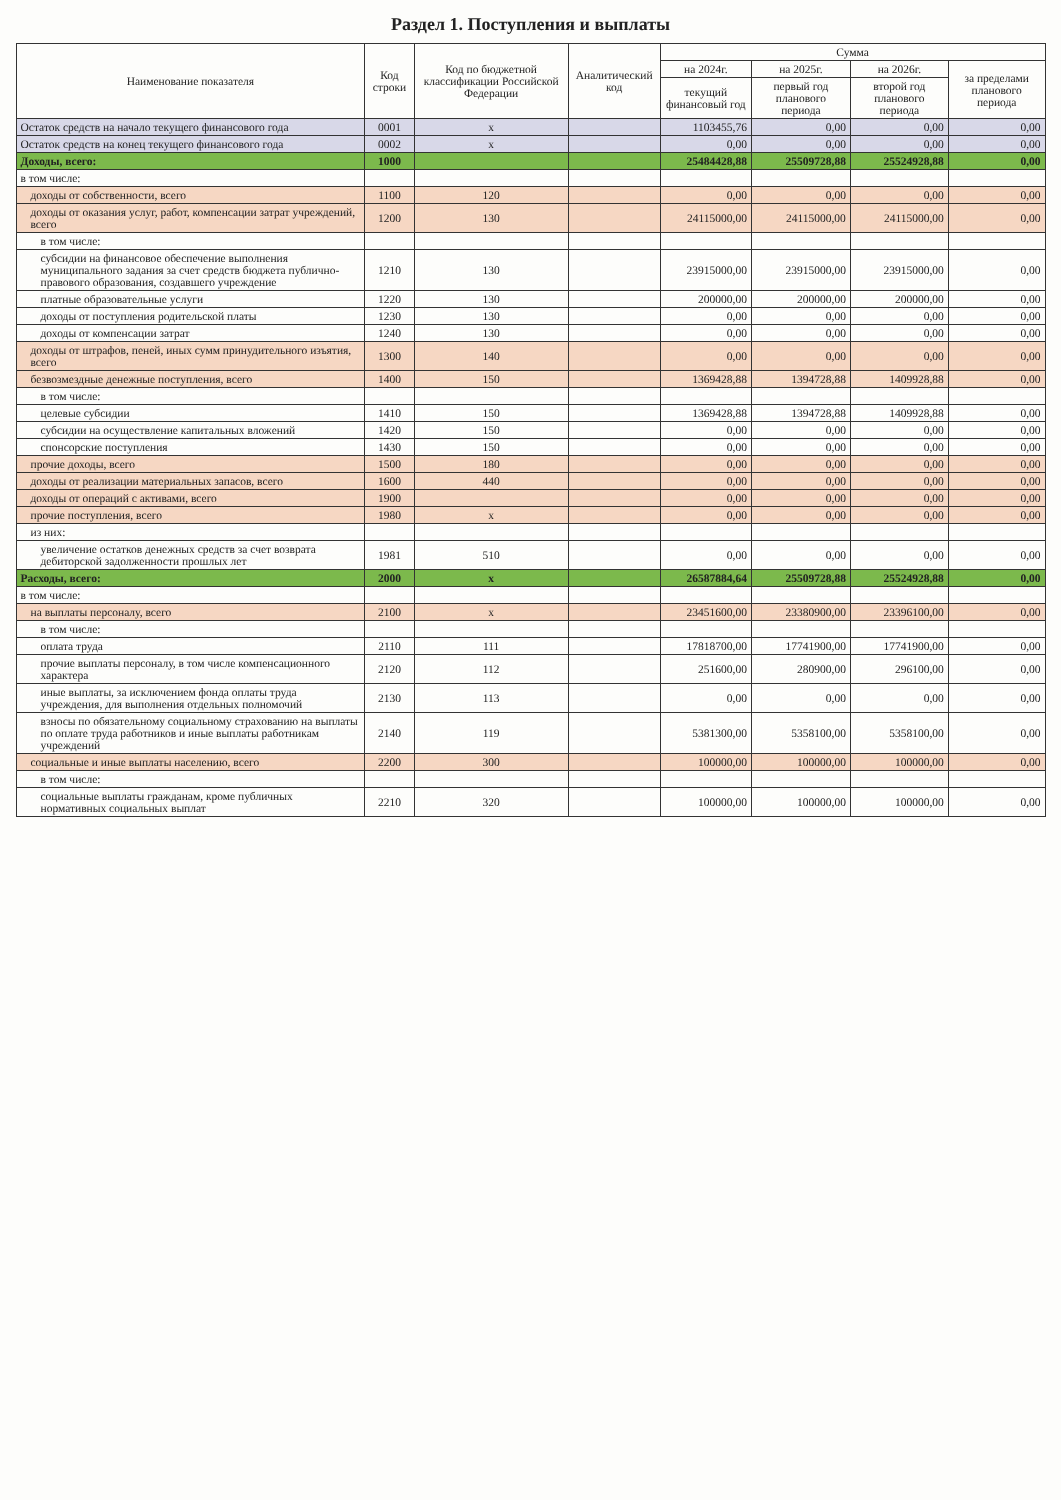Раздел 1. Поступления и выплаты
| Наименование показателя | Код строки | Код по бюджетной классификации Российской Федерации | Аналитический код | Сумма | | | |
| --- | --- | --- | --- | --- | --- | --- | --- |
| | | | | на 2024г. | на 2025г. | на 2026г. | за пределами планового периода |
| | | | | текущий финансовый год | первый год планового периода | второй год планового периода | |
| Остаток средств на начало текущего финансового года | 0001 | x | | 1103455,76 | 0,00 | 0,00 | 0,00 |
| Остаток средств на конец текущего финансового года | 0002 | x | | 0,00 | 0,00 | 0,00 | 0,00 |
| Доходы, всего: | 1000 | | | 25484428,88 | 25509728,88 | 25524928,88 | 0,00 |
| в том числе: | | | | | | | |
| доходы от собственности, всего | 1100 | 120 | | 0,00 | 0,00 | 0,00 | 0,00 |
| доходы от оказания услуг, работ, компенсации затрат учреждений, всего | 1200 | 130 | | 24115000,00 | 24115000,00 | 24115000,00 | 0,00 |
| в том числе: | | | | | | | |
| субсидии на финансовое обеспечение выполнения муниципального задания за счет средств бюджета публично-правового образования, создавшего учреждение | 1210 | 130 | | 23915000,00 | 23915000,00 | 23915000,00 | 0,00 |
| платные образовательные услуги | 1220 | 130 | | 200000,00 | 200000,00 | 200000,00 | 0,00 |
| доходы от поступления родительской платы | 1230 | 130 | | 0,00 | 0,00 | 0,00 | 0,00 |
| доходы от компенсации затрат | 1240 | 130 | | 0,00 | 0,00 | 0,00 | 0,00 |
| доходы от штрафов, пеней, иных сумм принудительного изъятия, всего | 1300 | 140 | | 0,00 | 0,00 | 0,00 | 0,00 |
| безвозмездные денежные поступления, всего | 1400 | 150 | | 1369428,88 | 1394728,88 | 1409928,88 | 0,00 |
| в том числе: | | | | | | | |
| целевые субсидии | 1410 | 150 | | 1369428,88 | 1394728,88 | 1409928,88 | 0,00 |
| субсидии на осуществление капитальных вложений | 1420 | 150 | | 0,00 | 0,00 | 0,00 | 0,00 |
| спонсорские поступления | 1430 | 150 | | 0,00 | 0,00 | 0,00 | 0,00 |
| прочие доходы, всего | 1500 | 180 | | 0,00 | 0,00 | 0,00 | 0,00 |
| доходы от реализации материальных запасов, всего | 1600 | 440 | | 0,00 | 0,00 | 0,00 | 0,00 |
| доходы от операций с активами, всего | 1900 | | | 0,00 | 0,00 | 0,00 | 0,00 |
| прочие поступления, всего | 1980 | x | | 0,00 | 0,00 | 0,00 | 0,00 |
| из них: | | | | | | | |
| увеличение остатков денежных средств за счет возврата дебиторской задолженности прошлых лет | 1981 | 510 | | 0,00 | 0,00 | 0,00 | 0,00 |
| Расходы, всего: | 2000 | x | | 26587884,64 | 25509728,88 | 25524928,88 | 0,00 |
| в том числе: | | | | | | | |
| на выплаты персоналу, всего | 2100 | x | | 23451600,00 | 23380900,00 | 23396100,00 | 0,00 |
| в том числе: | | | | | | | |
| оплата труда | 2110 | 111 | | 17818700,00 | 17741900,00 | 17741900,00 | 0,00 |
| прочие выплаты персоналу, в том числе компенсационного характера | 2120 | 112 | | 251600,00 | 280900,00 | 296100,00 | 0,00 |
| иные выплаты, за исключением фонда оплаты труда учреждения, для выполнения отдельных полномочий | 2130 | 113 | | 0,00 | 0,00 | 0,00 | 0,00 |
| взносы по обязательному социальному страхованию на выплаты по оплате труда работников и иные выплаты работникам учреждений | 2140 | 119 | | 5381300,00 | 5358100,00 | 5358100,00 | 0,00 |
| социальные и иные выплаты населению, всего | 2200 | 300 | | 100000,00 | 100000,00 | 100000,00 | 0,00 |
| в том числе: | | | | | | | |
| социальные выплаты гражданам, кроме публичных нормативных социальных выплат | 2210 | 320 | | 100000,00 | 100000,00 | 100000,00 | 0,00 |